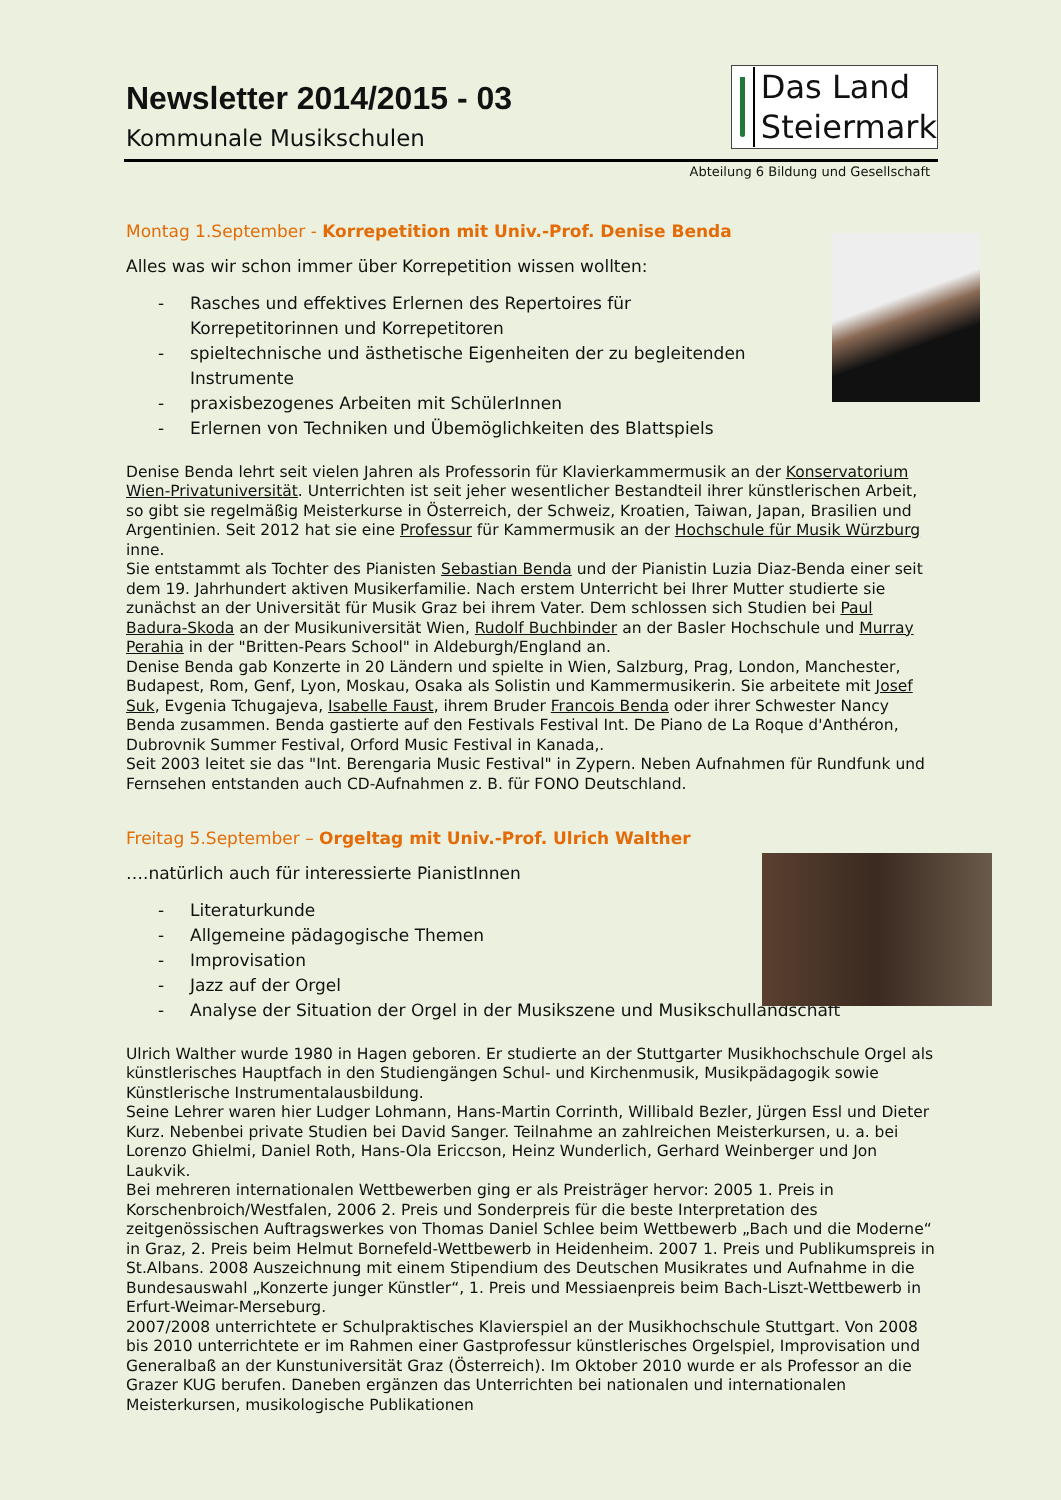Das Land
Steiermark
Newsletter 2014/2015 - 03
Kommunale Musikschulen
Abteilung 6 Bildung und Gesellschaft
Montag 1.September - Korrepetition mit Univ.-Prof. Denise Benda
Alles was wir schon immer über Korrepetition wissen wollten:
- Rasches und effektives Erlernen des Repertoires für
Korrepetitorinnen und Korrepetitoren
- spieltechnische und ästhetische Eigenheiten der zu begleitenden
Instrumente
- praxisbezogenes Arbeiten mit SchülerInnen
- Erlernen von Techniken und Übemöglichkeiten des Blattspiels
Denise Benda lehrt seit vielen Jahren als Professorin für Klavierkammermusik an der Konservatorium Wien-Privatuniversität. Unterrichten ist seit jeher wesentlicher Bestandteil ihrer künstlerischen Arbeit, so gibt sie regelmäßig Meisterkurse in Österreich, der Schweiz, Kroatien, Taiwan, Japan, Brasilien und Argentinien. Seit 2012 hat sie eine Professur für Kammermusik an der Hochschule für Musik Würzburg inne.
Sie entstammt als Tochter des Pianisten Sebastian Benda und der Pianistin Luzia Diaz-Benda einer seit dem 19. Jahrhundert aktiven Musikerfamilie. Nach erstem Unterricht bei Ihrer Mutter studierte sie zunächst an der Universität für Musik Graz bei ihrem Vater. Dem schlossen sich Studien bei Paul Badura-Skoda an der Musikuniversität Wien, Rudolf Buchbinder an der Basler Hochschule und Murray Perahia in der "Britten-Pears School" in Aldeburgh/England an.
Denise Benda gab Konzerte in 20 Ländern und spielte in Wien, Salzburg, Prag, London, Manchester, Budapest, Rom, Genf, Lyon, Moskau, Osaka als Solistin und Kammermusikerin. Sie arbeitete mit Josef Suk, Evgenia Tchugajeva, Isabelle Faust, ihrem Bruder Francois Benda oder ihrer Schwester Nancy Benda zusammen. Benda gastierte auf den Festivals Festival Int. De Piano de La Roque d'Anthéron, Dubrovnik Summer Festival, Orford Music Festival in Kanada,.
Seit 2003 leitet sie das "Int. Berengaria Music Festival" in Zypern. Neben Aufnahmen für Rundfunk und Fernsehen entstanden auch CD-Aufnahmen z. B. für FONO Deutschland.
Freitag 5.September – Orgeltag mit Univ.-Prof. Ulrich Walther
….natürlich auch für interessierte PianistInnen
- Literaturkunde
- Allgemeine pädagogische Themen
- Improvisation
- Jazz auf der Orgel
- Analyse der Situation der Orgel in der Musikszene und Musikschullandschaft
Ulrich Walther wurde 1980 in Hagen geboren. Er studierte an der Stuttgarter Musikhochschule Orgel als künstlerisches Hauptfach in den Studiengängen Schul- und Kirchenmusik, Musikpädagogik sowie Künstlerische Instrumentalausbildung.
Seine Lehrer waren hier Ludger Lohmann, Hans-Martin Corrinth, Willibald Bezler, Jürgen Essl und Dieter Kurz. Nebenbei private Studien bei David Sanger. Teilnahme an zahlreichen Meisterkursen, u. a. bei Lorenzo Ghielmi, Daniel Roth, Hans-Ola Ericcson, Heinz Wunderlich, Gerhard Weinberger und Jon Laukvik.
Bei mehreren internationalen Wettbewerben ging er als Preisträger hervor: 2005 1. Preis in Korschenbroich/Westfalen, 2006 2. Preis und Sonderpreis für die beste Interpretation des zeitgenössischen Auftragswerkes von Thomas Daniel Schlee beim Wettbewerb „Bach und die Moderne“ in Graz, 2. Preis beim Helmut Bornefeld-Wettbewerb in Heidenheim. 2007 1. Preis und Publikumspreis in St.Albans. 2008 Auszeichnung mit einem Stipendium des Deutschen Musikrates und Aufnahme in die Bundesauswahl „Konzerte junger Künstler“, 1. Preis und Messiaenpreis beim Bach-Liszt-Wettbewerb in Erfurt-Weimar-Merseburg.
2007/2008 unterrichtete er Schulpraktisches Klavierspiel an der Musikhochschule Stuttgart. Von 2008 bis 2010 unterrichtete er im Rahmen einer Gastprofessur künstlerisches Orgelspiel, Improvisation und Generalbaß an der Kunstuniversität Graz (Österreich). Im Oktober 2010 wurde er als Professor an die Grazer KUG berufen. Daneben ergänzen das Unterrichten bei nationalen und internationalen Meisterkursen, musikologische Publikationen